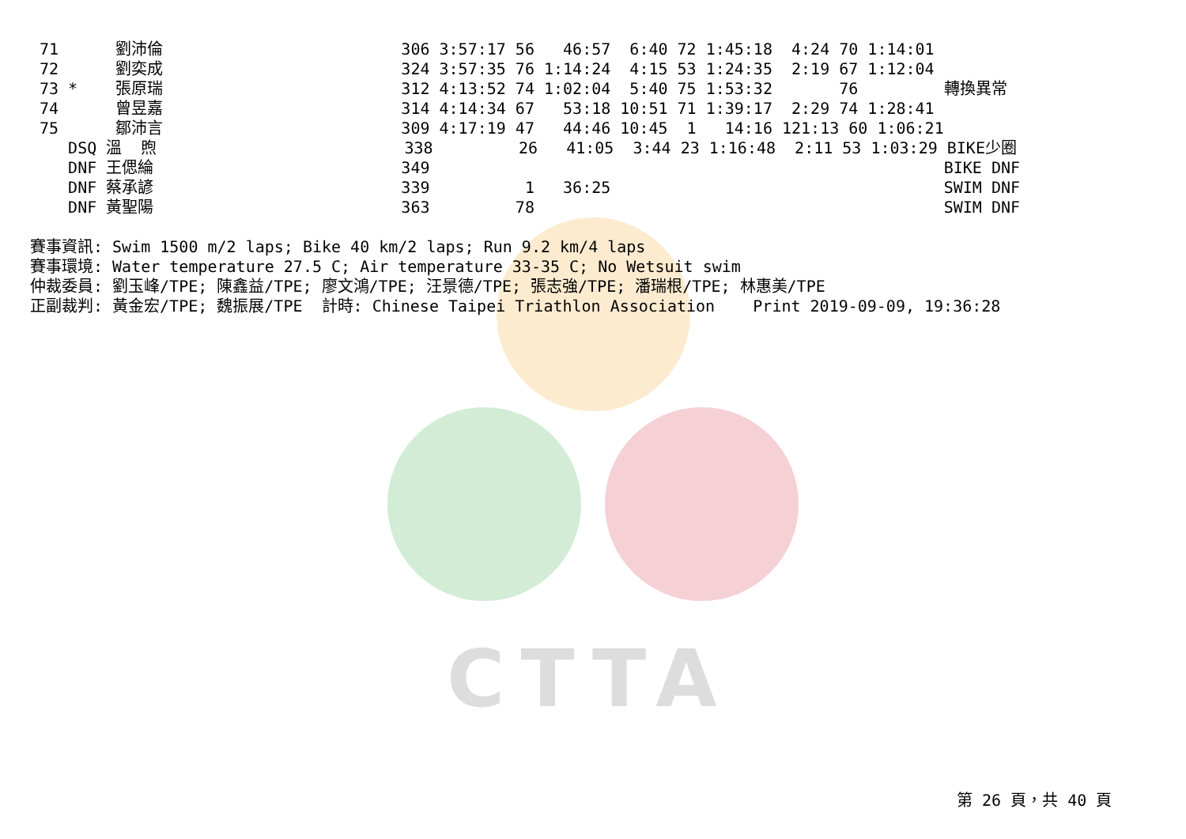CTTA
71      劉沛倫                         306 3:57:17 56   46:57  6:40 72 1:45:18  4:24 70 1:14:01
72      劉奕成                         324 3:57:35 76 1:14:24  4:15 53 1:24:35  2:19 67 1:12:04
73 *    張原瑞                         312 4:13:52 74 1:02:04  5:40 75 1:53:32       76         轉換異常
74      曾昱嘉                         314 4:14:34 67   53:18 10:51 71 1:39:17  2:29 74 1:28:41
75      鄒沛言                         309 4:17:19 47   44:46 10:45  1   14:16 121:13 60 1:06:21
   DSQ 溫  煦                          338         26   41:05  3:44 23 1:16:48  2:11 53 1:03:29 BIKE少圈
   DNF 王偲綸                          349                                                      BIKE DNF
   DNF 蔡承諺                          339          1   36:25                                   SWIM DNF
   DNF 黃聖陽                          363         78                                           SWIM DNF
賽事資訊: Swim 1500 m/2 laps; Bike 40 km/2 laps; Run 9.2 km/4 laps
賽事環境: Water temperature 27.5 C; Air temperature 33-35 C; No Wetsuit swim
仲裁委員: 劉玉峰/TPE; 陳鑫益/TPE; 廖文鴻/TPE; 汪景德/TPE; 張志強/TPE; 潘瑞根/TPE; 林惠美/TPE
正副裁判: 黃金宏/TPE; 魏振展/TPE  計時: Chinese Taipei Triathlon Association    Print 2019-09-09, 19:36:28
第 26 頁，共 40 頁